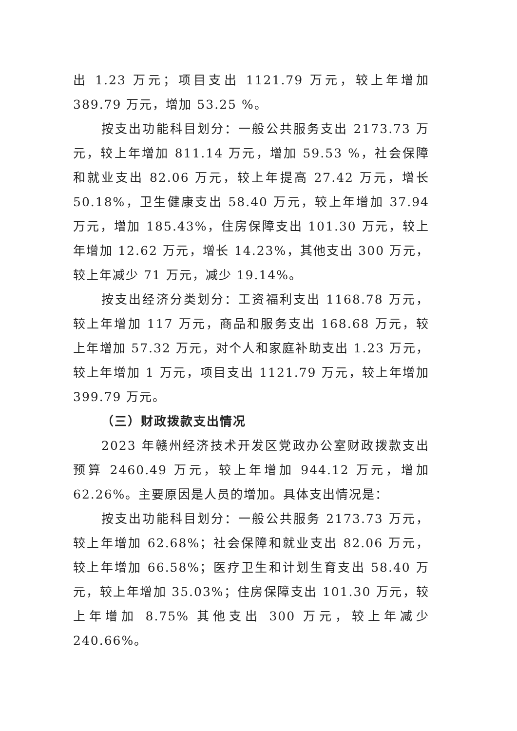出 1.23 万元；项目支出 1121.79 万元，较上年增加 389.79 万元，增加 53.25 %。
按支出功能科目划分：一般公共服务支出 2173.73 万元，较上年增加 811.14 万元，增加 59.53 %，社会保障和就业支出 82.06 万元，较上年提高 27.42 万元，增长 50.18%，卫生健康支出 58.40 万元，较上年增加 37.94 万元，增加 185.43%，住房保障支出 101.30 万元，较上年增加 12.62 万元，增长 14.23%，其他支出 300 万元，较上年减少 71 万元，减少 19.14%。
按支出经济分类划分：工资福利支出 1168.78 万元，较上年增加 117 万元，商品和服务支出 168.68 万元，较上年增加 57.32 万元，对个人和家庭补助支出 1.23 万元，较上年增加 1 万元，项目支出 1121.79 万元，较上年增加 399.79 万元。
（三）财政拨款支出情况
2023 年赣州经济技术开发区党政办公室财政拨款支出预算 2460.49 万元，较上年增加 944.12 万元，增加 62.26%。主要原因是人员的增加。具体支出情况是：
按支出功能科目划分：一般公共服务 2173.73 万元，较上年增加 62.68%；社会保障和就业支出 82.06 万元，较上年增加 66.58%；医疗卫生和计划生育支出 58.40 万元，较上年增加 35.03%；住房保障支出 101.30 万元，较上年增加 8.75% 其他支出 300 万元，较上年减少 240.66%。